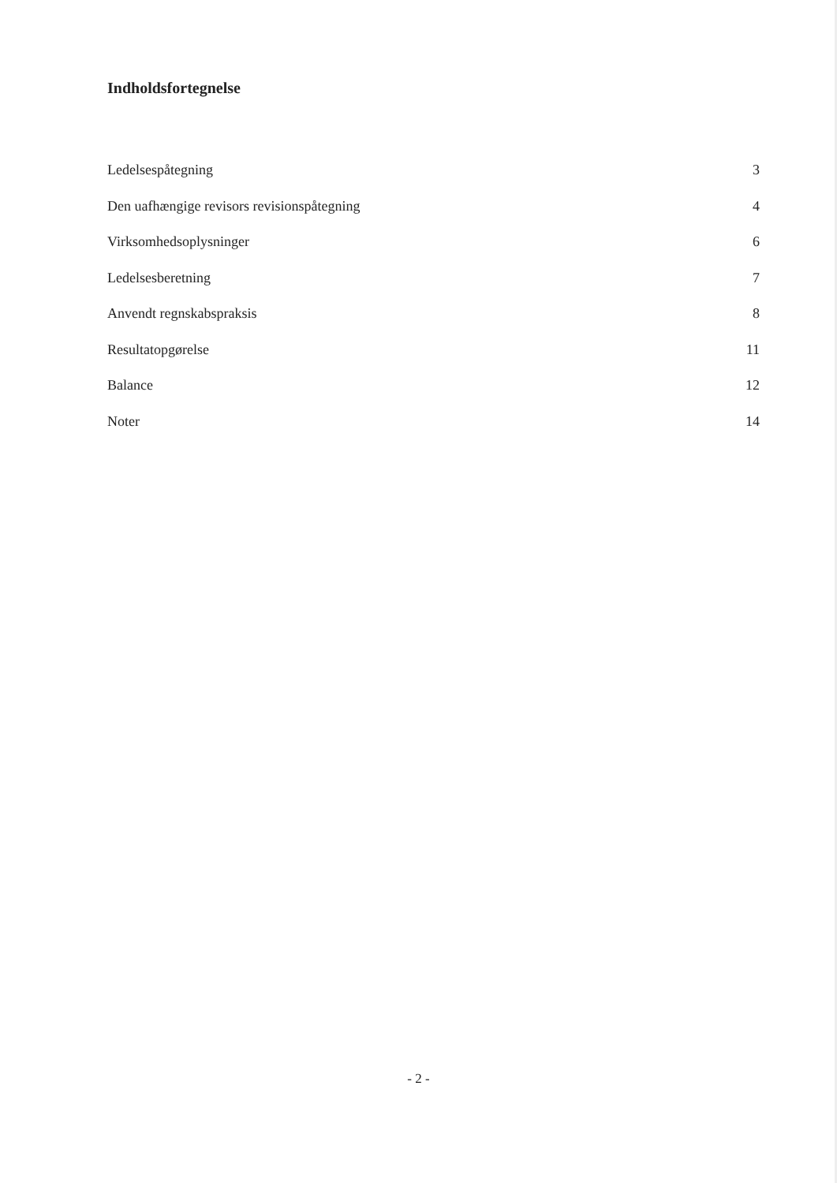Indholdsfortegnelse
Ledelsespåtegning 3
Den uafhængige revisors revisionspåtegning 4
Virksomhedsoplysninger 6
Ledelsesberetning 7
Anvendt regnskabspraksis 8
Resultatopgørelse 11
Balance 12
Noter 14
- 2 -